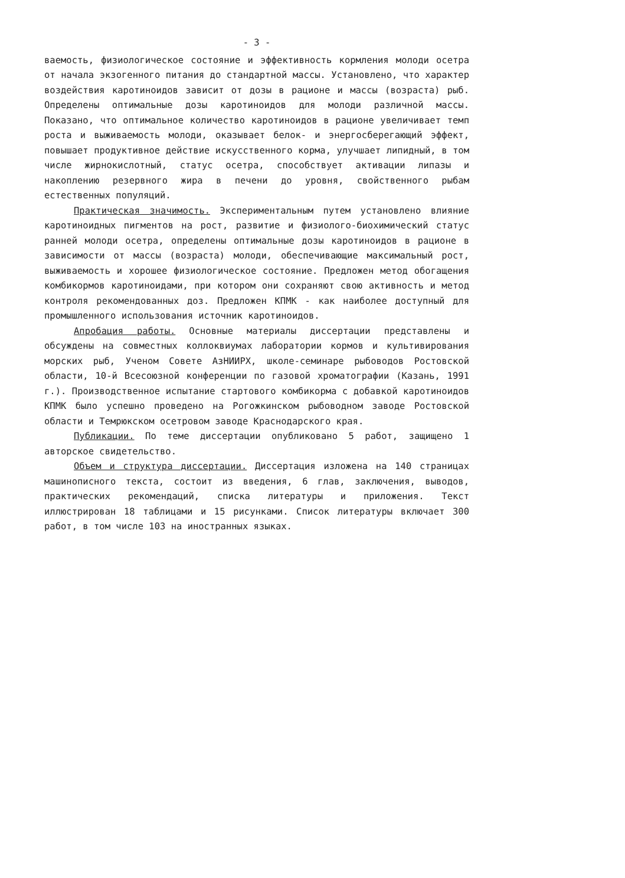- 3 -
ваемость, физиологическое состояние и эффективность кормления молоди осетра от начала экзогенного питания до стандартной массы. Установлено, что характер воздействия каротиноидов зависит от дозы в рационе и массы (возраста) рыб. Определены оптимальные дозы каротиноидов для молоди различной массы. Показано, что оптимальное количество каротиноидов в рационе увеличивает темп роста и выживаемость молоди, оказывает белок- и энергосберегающий эффект, повышает продуктивное действие искусственного корма, улучшает липидный, в том числе жирнокислотный, статус осетра, способствует активации липазы и накоплению резервного жира в печени до уровня, свойственного рыбам естественных популяций.
Практическая значимость. Экспериментальным путем установлено влияние каротиноидных пигментов на рост, развитие и физиолого-биохимический статус ранней молоди осетра, определены оптимальные дозы каротиноидов в рационе в зависимости от массы (возраста) молоди, обеспечивающие максимальный рост, выживаемость и хорошее физиологическое состояние. Предложен метод обогащения комбикормов каротиноидами, при котором они сохраняют свою активность и метод контроля рекомендованных доз. Предложен КПМК - как наиболее доступный для промышленного использования источник каротиноидов.
Апробация работы. Основные материалы диссертации представлены и обсуждены на совместных коллоквиумах лаборатории кормов и культивирования морских рыб, Ученом Совете АзНИИРХ, школе-семинаре рыбоводов Ростовской области, 10-й Всесоюзной конференции по газовой хроматографии (Казань, 1991 г.). Производственное испытание стартового комбикорма с добавкой каротиноидов КПМК было успешно проведено на Рогожкинском рыбоводном заводе Ростовской области и Темрюкском осетровом заводе Краснодарского края.
Публикации. По теме диссертации опубликовано 5 работ, защищено 1 авторское свидетельство.
Объем и структура диссертации. Диссертация изложена на 140 страницах машинописного текста, состоит из введения, 6 глав, заключения, выводов, практических рекомендаций, списка литературы и приложения. Текст иллюстрирован 18 таблицами и 15 рисунками. Список литературы включает 300 работ, в том числе 103 на иностранных языках.